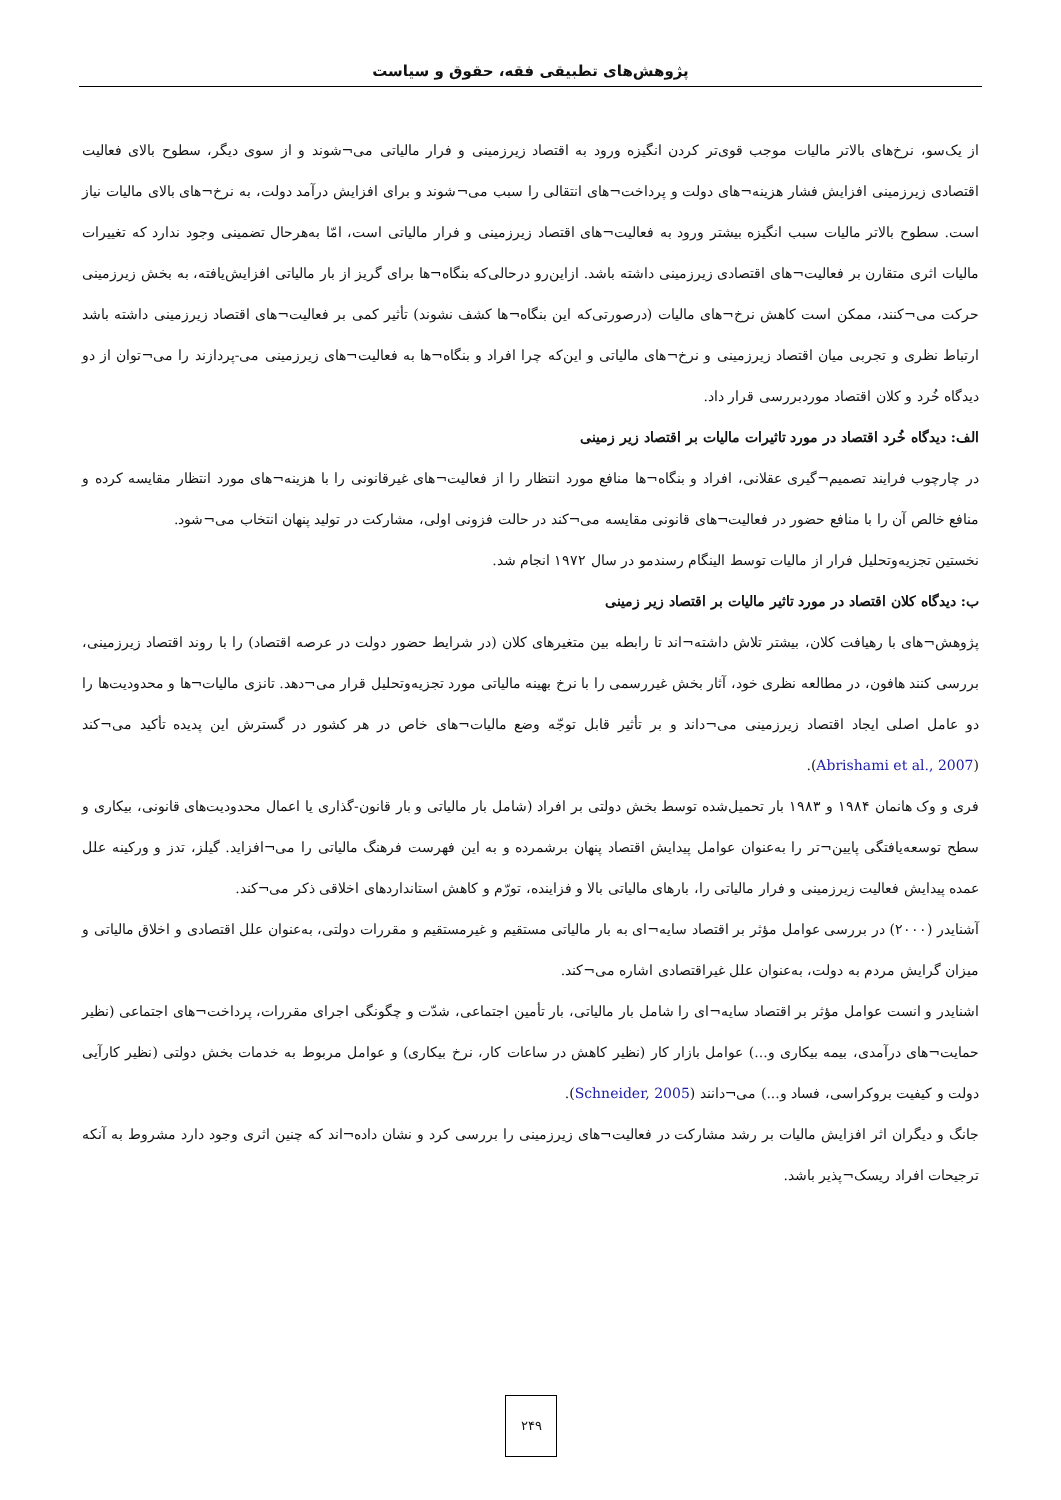پژوهش‌های تطبیقی فقه، حقوق و سیاست
از یک‌سو، نرخ‌های بالاتر مالیات موجب قوی‌تر کردن انگیزه ورود به اقتصاد زیرزمینی و فرار مالیاتی می¬شوند و از سوی دیگر، سطوح بالای فعالیت اقتصادی زیرزمینی افزایش فشار هزینه¬های دولت و پرداخت¬های انتقالی را سبب می¬شوند و برای افزایش درآمد دولت، به نرخ¬های بالای مالیات نیاز است. سطوح بالاتر مالیات سبب انگیزه بیشتر ورود به فعالیت¬های اقتصاد زیرزمینی و فرار مالیاتی است، امّا به‌هرحال تضمینی وجود ندارد که تغییرات مالیات اثری متقارن بر فعالیت¬های اقتصادی زیرزمینی داشته باشد. ازاین‌رو درحالی‌که بنگاه¬ها برای گریز از بار مالیاتی افزایش‌یافته، به بخش زیرزمینی حرکت می¬کنند، ممکن است کاهش نرخ¬های مالیات (درصورتی‌که این بنگاه¬ها کشف نشوند) تأثیر کمی بر فعالیت¬های اقتصاد زیرزمینی داشته باشد ارتباط نظری و تجربی میان اقتصاد زیرزمینی و نرخ¬های مالیاتی و این‌که چرا افراد و بنگاه¬ها به فعالیت¬های زیرزمینی می-پردازند را می¬توان از دو دیدگاه خُرد و کلان اقتصاد موردبررسی قرار داد.
الف: دیدگاه خُرد اقتصاد در مورد تاثیرات مالیات بر اقتصاد زیر زمینی
در چارچوب فرایند تصمیم¬گیری عقلانی، افراد و بنگاه¬ها منافع مورد انتظار را از فعالیت¬های غیرقانونی را با هزینه¬های مورد انتظار مقایسه کرده و منافع خالص آن را با منافع حضور در فعالیت¬های قانونی مقایسه می¬کند در حالت فزونی اولی، مشارکت در تولید پنهان انتخاب می¬شود.
نخستین تجزیه‌وتحلیل فرار از مالیات توسط الینگام رسندمو در سال ۱۹۷۲ انجام شد.
ب: دیدگاه کلان اقتصاد در مورد تاثیر مالیات بر اقتصاد زیر زمینی
پژوهش¬های با رهیافت کلان، بیشتر تلاش داشته¬اند تا رابطه بین متغیرهای کلان (در شرایط حضور دولت در عرصه اقتصاد) را با روند اقتصاد زیرزمینی، بررسی کنند هافون، در مطالعه نظری خود، آثار بخش غیررسمی را با نرخ بهینه مالیاتی مورد تجزیه‌وتحلیل قرار می¬دهد. تانزی مالیات¬ها و محدودیت‌ها را دو عامل اصلی ایجاد اقتصاد زیرزمینی می¬داند و بر تأثیر قابل توجّه وضع مالیات¬های خاص در هر کشور در گسترش این پدیده تأکید می¬کند (Abrishami et al., 2007).
فری و وک هانمان ۱۹۸۴ و ۱۹۸۳ بار تحمیل‌شده توسط بخش دولتی بر افراد (شامل بار مالیاتی و بار قانون-گذاری یا اعمال محدودیت‌های قانونی، بیکاری و سطح توسعه‌یافتگی پایین¬تر را به‌عنوان عوامل پیدایش اقتصاد پنهان برشمرده و به این فهرست فرهنگ مالیاتی را می¬افزاید. گیلز، تدز و ورکینه علل عمده پیدایش فعالیت زیرزمینی و فرار مالیاتی را، بارهای مالیاتی بالا و فزاینده، تورّم و کاهش استانداردهای اخلاقی ذکر می¬کند.
آشنایدر (۲۰۰۰) در بررسی عوامل مؤثر بر اقتصاد سایه¬ای به بار مالیاتی مستقیم و غیرمستقیم و مقررات دولتی، به‌عنوان علل اقتصادی و اخلاق مالیاتی و میزان گرایش مردم به دولت، به‌عنوان علل غیراقتصادی اشاره می¬کند.
اشنایدر و انست عوامل مؤثر بر اقتصاد سایه¬ای را شامل بار مالیاتی، بار تأمین اجتماعی، شدّت و چگونگی اجرای مقررات، پرداخت¬های اجتماعی (نظیر حمایت¬های درآمدی، بیمه بیکاری و...) عوامل بازار کار (نظیر کاهش در ساعات کار، نرخ بیکاری) و عوامل مربوط به خدمات بخش دولتی (نظیر کارآیی دولت و کیفیت بروکراسی، فساد و...) می¬دانند (Schneider, 2005).
جانگ و دیگران اثر افزایش مالیات بر رشد مشارکت در فعالیت¬های زیرزمینی را بررسی کرد و نشان داده¬اند که چنین اثری وجود دارد مشروط به آنکه ترجیحات افراد ریسک¬پذیر باشد.
۲۴۹